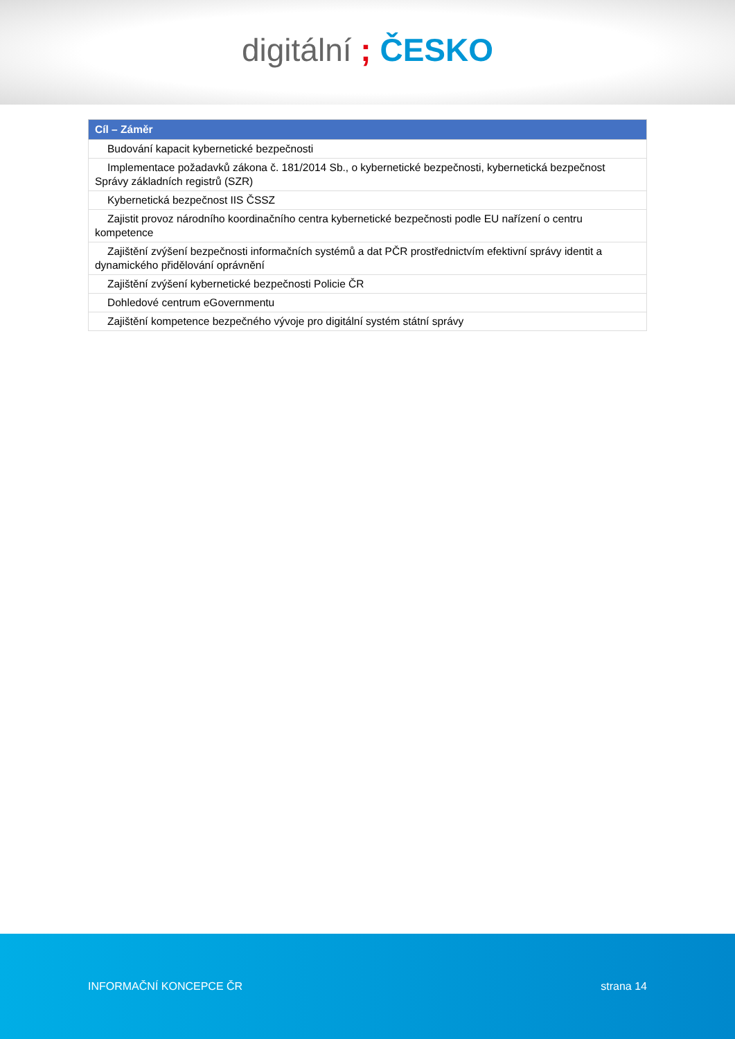digitální ; ČESKO
| Cíl – Záměr |
| --- |
| Budování kapacit kybernetické bezpečnosti |
| Implementace požadavků zákona č. 181/2014 Sb., o kybernetické bezpečnosti, kybernetická bezpečnost Správy základních registrů (SZR) |
| Kybernetická bezpečnost IIS ČSSZ |
| Zajistit provoz národního koordinačního centra kybernetické bezpečnosti podle EU nařízení o centru kompetence |
| Zajištění zvýšení bezpečnosti informačních systémů a dat PČR prostřednictvím efektivní správy identit a dynamického přidělování oprávnění |
| Zajištění zvýšení kybernetické bezpečnosti Policie ČR |
| Dohledové centrum eGovernmentu |
| Zajištění kompetence bezpečného vývoje pro digitální systém státní správy |
INFORMAČNÍ KONCEPCE ČR strana 14